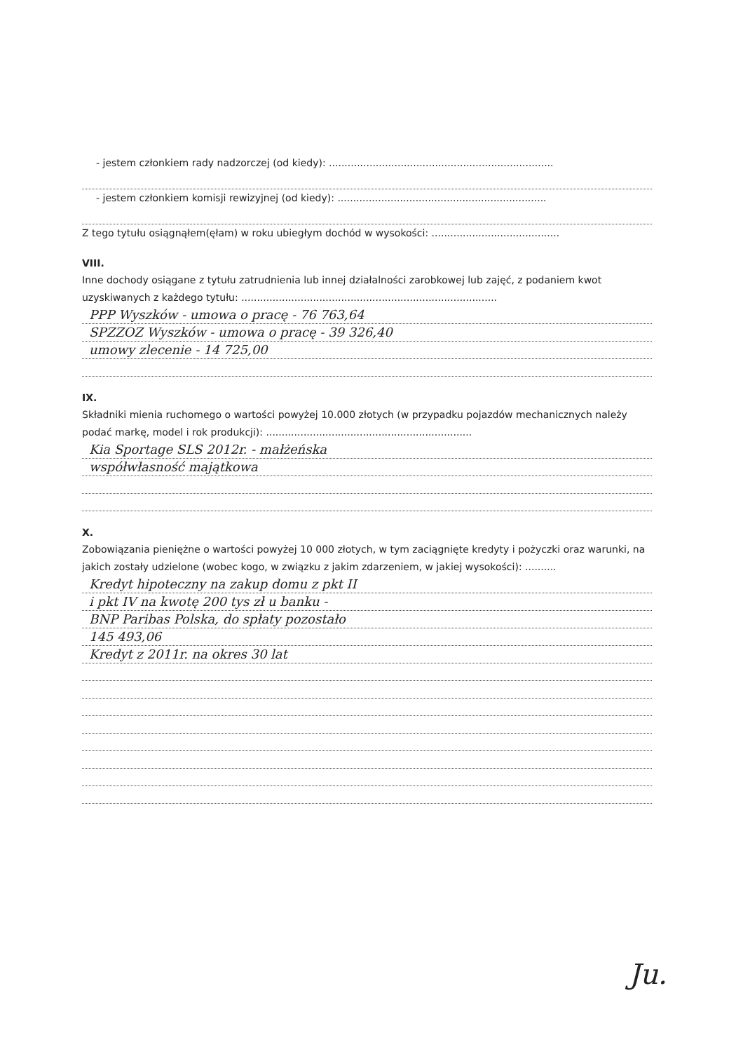- jestem członkiem rady nadzorczej (od kiedy): ........................................................................
- jestem członkiem komisji rewizyjnej (od kiedy): ...................................................................
Z tego tytułu osiągnąłem(ęłam) w roku ubiegłym dochód w wysokości: .........................................
VIII.
Inne dochody osiągane z tytułu zatrudnienia lub innej działalności zarobkowej lub zajęć, z podaniem kwot uzyskiwanych z każdego tytułu: ..................................................................................
PPP Wyszków - umowa o pracę - 76 763,64
SPZZOZ Wyszków - umowa o pracę - 39 326,40
umowy zlecenie - 14 725,00
IX.
Składniki mienia ruchomego o wartości powyżej 10.000 złotych (w przypadku pojazdów mechanicznych należy podać markę, model i rok produkcji): ..................................................................
Kia Sportage SLS 2012r. - małżeńska
współwłasność majątkowa
X.
Zobowiązania pieniężne o wartości powyżej 10 000 złotych, w tym zaciągnięte kredyty i pożyczki oraz warunki, na jakich zostały udzielone (wobec kogo, w związku z jakim zdarzeniem, w jakiej wysokości): ..........
Kredyt hipoteczny na zakup domu z pkt II
i pkt IV na kwotę 200 tys zł u banku -
BNP Paribas Polska, do spłaty pozostało
145 493,06
Kredyt z 2011r. na okres 30 lat
Ju.